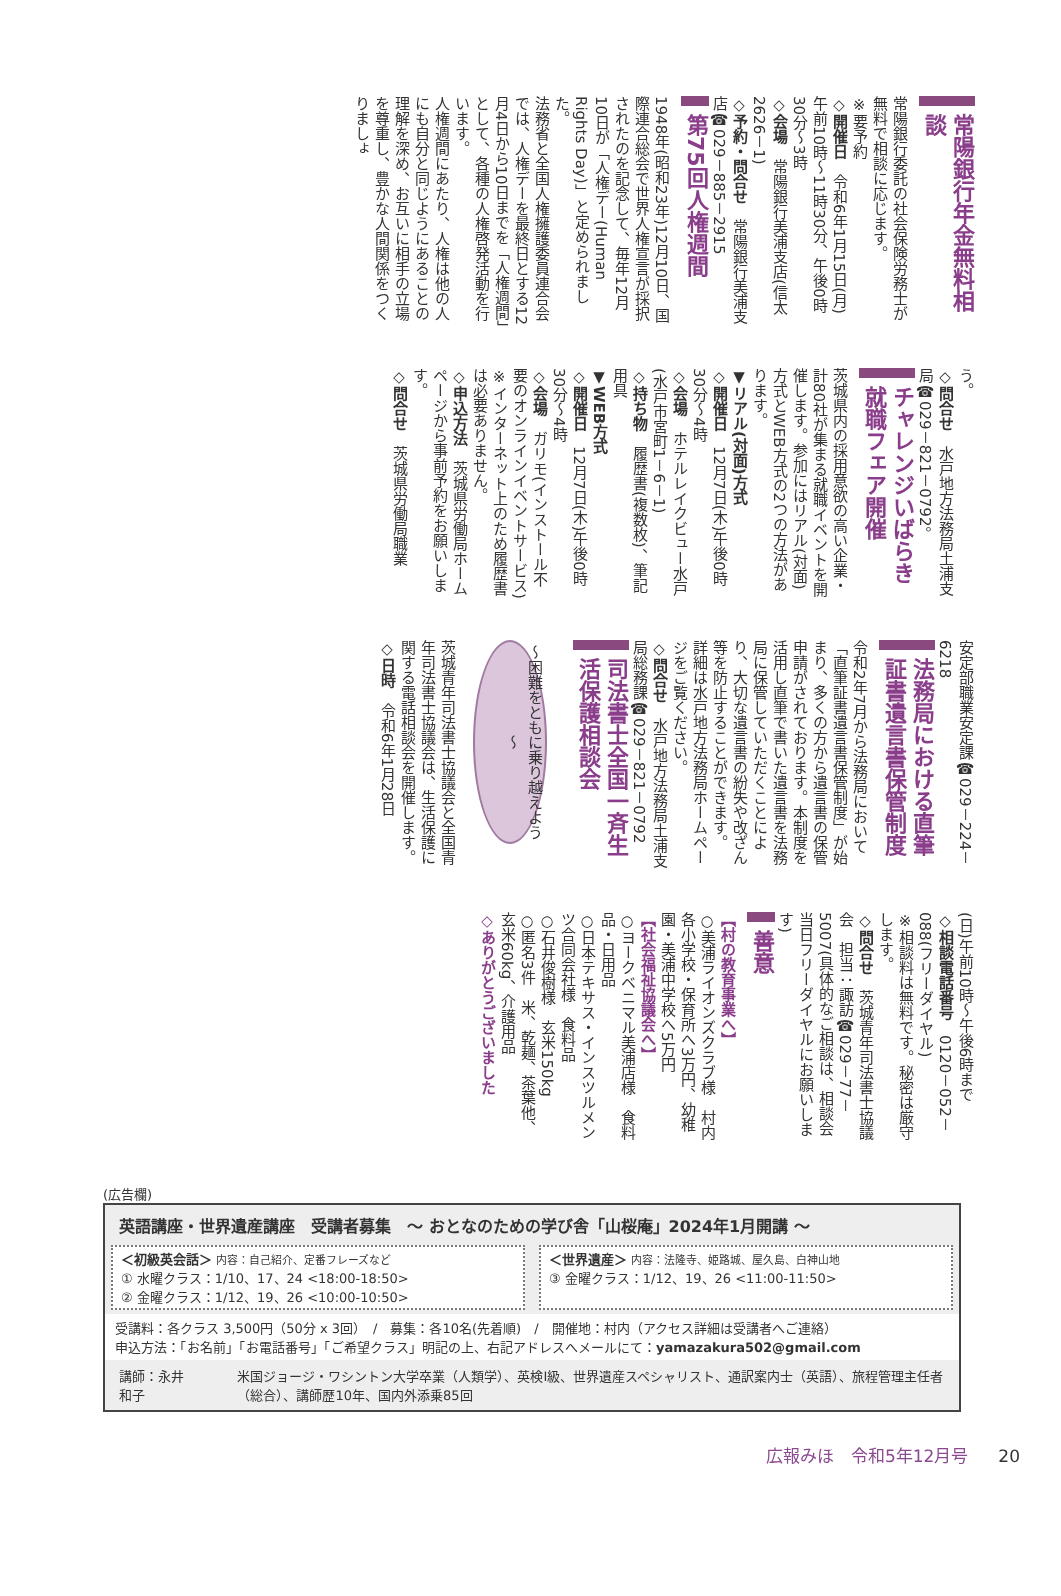常陽銀行年金無料相談
常陽銀行委託の社会保険労務士が無料で相談に応じます。
※要予約
◇開催日　令和6年1月15日(月)午前10時～11時30分、午後0時30分～3時
◇会場　常陽銀行美浦支店(信太2626－1)
◇予約・問合せ　常陽銀行美浦支店☎029－885－2915
第75回人権週間
1948年(昭和23年)12月10日、国際連合総会で世界人権宣言が採択されたのを記念して、毎年12月10日が「人権デー(Human Rights Day)」と定められました。
法務省と全国人権擁護委員連合会では、人権デーを最終日とする12月4日から10日までを「人権週間」として、各種の人権啓発活動を行います。
人権週間にあたり、人権は他の人にも自分と同じようにあることの理解を深め、お互いに相手の立場を尊重し、豊かな人間関係をつくりましょ
う。
◇問合せ　水戸地方法務局土浦支局☎029－821－0792。
チャレンジいばらき就職フェア開催
茨城県内の採用意欲の高い企業・計80社が集まる就職イベントを開催します。参加にはリアル(対面)方式とWEB方式の2つの方法があります。
▼リアル(対面)方式
◇開催日　12月7日(木)午後0時30分～4時
◇会場　ホテルレイクビュー水戸(水戸市宮町1－6－1)
◇持ち物　履歴書(複数枚)、筆記用具
▼WEB方式
◇開催日　12月7日(木)午後0時30分～4時
◇会場　ガリモ(インストール不要のオンラインイベントサービス)
※インターネット上のため履歴書は必要ありません。
◇申込方法　茨城県労働局ホームページから事前予約をお願いします。
◇問合せ　茨城県労働局職業
安定部職業安定課☎029－224－6218
法務局における直筆証書遺言書保管制度
令和2年7月から法務局において「直筆証書遺言書保管制度」が始まり、多くの方から遺言書の保管申請がされております。本制度を活用し直筆で書いた遺言書を法務局に保管していただくことにより、大切な遺言書の紛失や改ざん等を防止することができます。
詳細は水戸地方法務局ホームページをご覧ください。
◇問合せ　水戸地方法務局土浦支局総務課☎029－821－0792
司法書士全国一斉生活保護相談会
～困難をともに乗り越えよう～
茨城青年司法書士協議会と全国青年司法書士協議会は、生活保護に関する電話相談会を開催します。
◇日時　令和6年1月28日
(日)午前10時～午後6時まで
◇相談電話番号　0120－052－088(フリーダイヤル)
※相談料は無料です。秘密は厳守します。
◇問合せ　茨城青年司法書士協議会　担当：諏訪☎029－77－5007(具体的なご相談は、相談会当日フリーダイヤルにお願いします)
善意
【村の教育事業へ】
○美浦ライオンズクラブ様　村内各小学校・保育所へ3万円、幼稚園・美浦中学校へ5万円
【社会福祉協議会へ】
○ヨークベニマル美浦店様　食料品・日用品
○日本テキサス・インスツルメンツ合同会社様　食料品
○石井俊樹様　玄米150kg
○匿名3件　米、乾麺、茶葉他、玄米60kg、介護用品
◇ありがとうございました
(広告欄)
英語講座・世界遺産講座　受講者募集　～ おとなのための学び舎「山桜庵」2024年1月開講 ～
＜初級英会話＞ 内容：自己紹介、定番フレーズなど
① 水曜クラス：1/10、17、24 <18:00-18:50>
② 金曜クラス：1/12、19、26 <10:00-10:50>
＜世界遺産＞ 内容：法隆寺、姫路城、屋久島、白神山地
③ 金曜クラス：1/12、19、26 <11:00-11:50>
受講料：各クラス 3,500円（50分 x 3回）　/　募集：各10名(先着順)　/　開催地：村内（アクセス詳細は受講者へご連絡）
申込方法：「お名前」「お電話番号」「ご希望クラス」明記の上、右記アドレスへメールにて：yamazakura502@gmail.com
講師：永井和子 米国ジョージ・ワシントン大学卒業（人類学）、英検Ⅰ級、世界遺産スペシャリスト、通訳案内士（英語）、旅程管理主任者（総合）、講師歴10年、国内外添乗85回
広報みほ　令和5年12月号 20